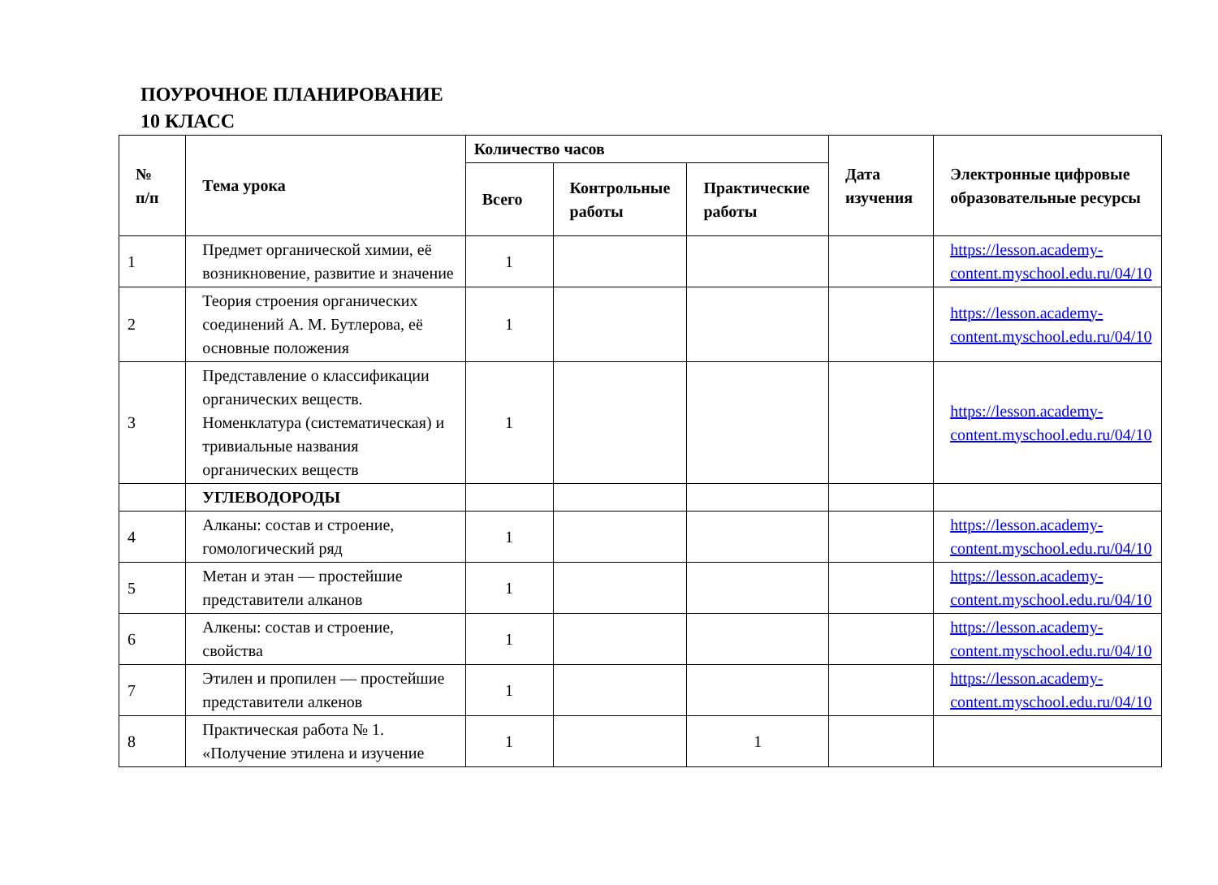ПОУРОЧНОЕ ПЛАНИРОВАНИЕ
10 КЛАСС
| № п/п | Тема урока | Количество часов | | | Дата изучения | Электронные цифровые образовательные ресурсы |
| --- | --- | --- | --- | --- | --- | --- |
| | | Всего | Контрольные работы | Практические работы | | |
| 1 | Предмет органической химии, её возникновение, развитие и значение | 1 | | | | https://lesson.academy-content.myschool.edu.ru/04/10 |
| 2 | Теория строения органических соединений А. М. Бутлерова, её основные положения | 1 | | | | https://lesson.academy-content.myschool.edu.ru/04/10 |
| 3 | Представление о классификации органических веществ. Номенклатура (систематическая) и тривиальные названия органических веществ | 1 | | | | https://lesson.academy-content.myschool.edu.ru/04/10 |
| | УГЛЕВОДОРОДЫ | | | | | |
| 4 | Алканы: состав и строение, гомологический ряд | 1 | | | | https://lesson.academy-content.myschool.edu.ru/04/10 |
| 5 | Метан и этан — простейшие представители алканов | 1 | | | | https://lesson.academy-content.myschool.edu.ru/04/10 |
| 6 | Алкены: состав и строение, свойства | 1 | | | | https://lesson.academy-content.myschool.edu.ru/04/10 |
| 7 | Этилен и пропилен — простейшие представители алкенов | 1 | | | | https://lesson.academy-content.myschool.edu.ru/04/10 |
| 8 | Практическая работа № 1. «Получение этилена и изучение | 1 | | 1 | | |